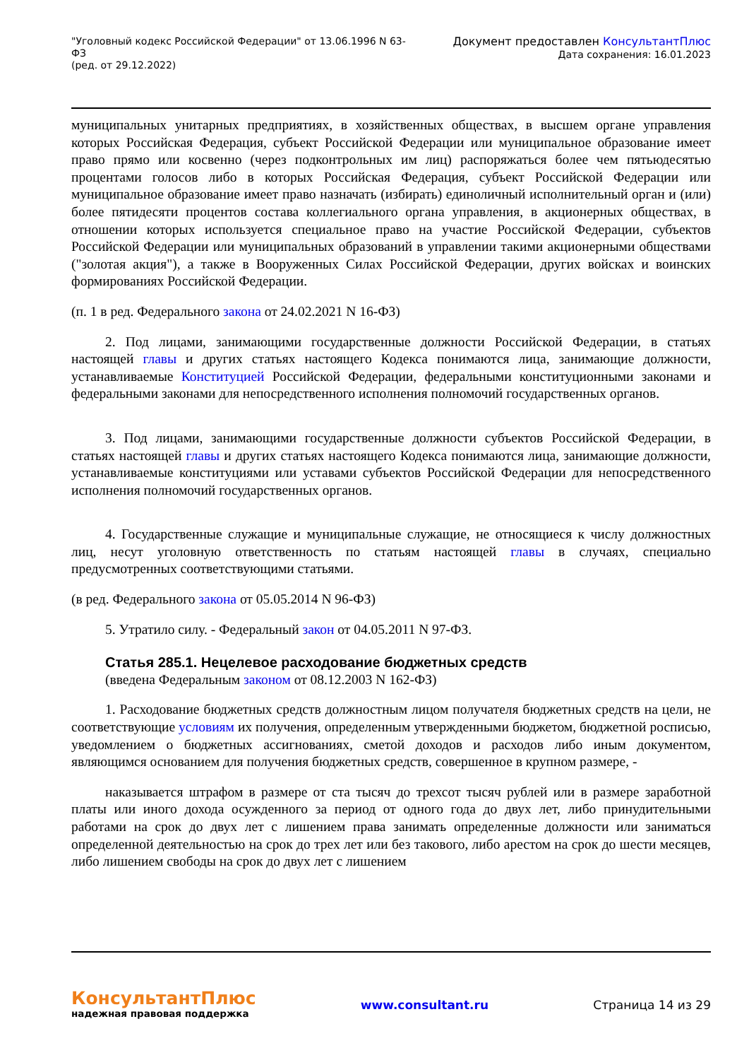"Уголовный кодекс Российской Федерации" от 13.06.1996 N 63-ФЗ
(ред. от 29.12.2022)
Документ предоставлен КонсультантПлюс
Дата сохранения: 16.01.2023
муниципальных унитарных предприятиях, в хозяйственных обществах, в высшем органе управления которых Российская Федерация, субъект Российской Федерации или муниципальное образование имеет право прямо или косвенно (через подконтрольных им лиц) распоряжаться более чем пятьюдесятью процентами голосов либо в которых Российская Федерация, субъект Российской Федерации или муниципальное образование имеет право назначать (избирать) единоличный исполнительный орган и (или) более пятидесяти процентов состава коллегиального органа управления, в акционерных обществах, в отношении которых используется специальное право на участие Российской Федерации, субъектов Российской Федерации или муниципальных образований в управлении такими акционерными обществами ("золотая акция"), а также в Вооруженных Силах Российской Федерации, других войсках и воинских формированиях Российской Федерации.
(п. 1 в ред. Федерального закона от 24.02.2021 N 16-ФЗ)
2. Под лицами, занимающими государственные должности Российской Федерации, в статьях настоящей главы и других статьях настоящего Кодекса понимаются лица, занимающие должности, устанавливаемые Конституцией Российской Федерации, федеральными конституционными законами и федеральными законами для непосредственного исполнения полномочий государственных органов.
3. Под лицами, занимающими государственные должности субъектов Российской Федерации, в статьях настоящей главы и других статьях настоящего Кодекса понимаются лица, занимающие должности, устанавливаемые конституциями или уставами субъектов Российской Федерации для непосредственного исполнения полномочий государственных органов.
4. Государственные служащие и муниципальные служащие, не относящиеся к числу должностных лиц, несут уголовную ответственность по статьям настоящей главы в случаях, специально предусмотренных соответствующими статьями.
(в ред. Федерального закона от 05.05.2014 N 96-ФЗ)
5. Утратило силу. - Федеральный закон от 04.05.2011 N 97-ФЗ.
Статья 285.1. Нецелевое расходование бюджетных средств
(введена Федеральным законом от 08.12.2003 N 162-ФЗ)
1. Расходование бюджетных средств должностным лицом получателя бюджетных средств на цели, не соответствующие условиям их получения, определенным утвержденными бюджетом, бюджетной росписью, уведомлением о бюджетных ассигнованиях, сметой доходов и расходов либо иным документом, являющимся основанием для получения бюджетных средств, совершенное в крупном размере, -
наказывается штрафом в размере от ста тысяч до трехсот тысяч рублей или в размере заработной платы или иного дохода осужденного за период от одного года до двух лет, либо принудительными работами на срок до двух лет с лишением права занимать определенные должности или заниматься определенной деятельностью на срок до трех лет или без такового, либо арестом на срок до шести месяцев, либо лишением свободы на срок до двух лет с лишением
КонсультантПлюс
надежная правовая поддержка
www.consultant.ru Страница 14 из 29